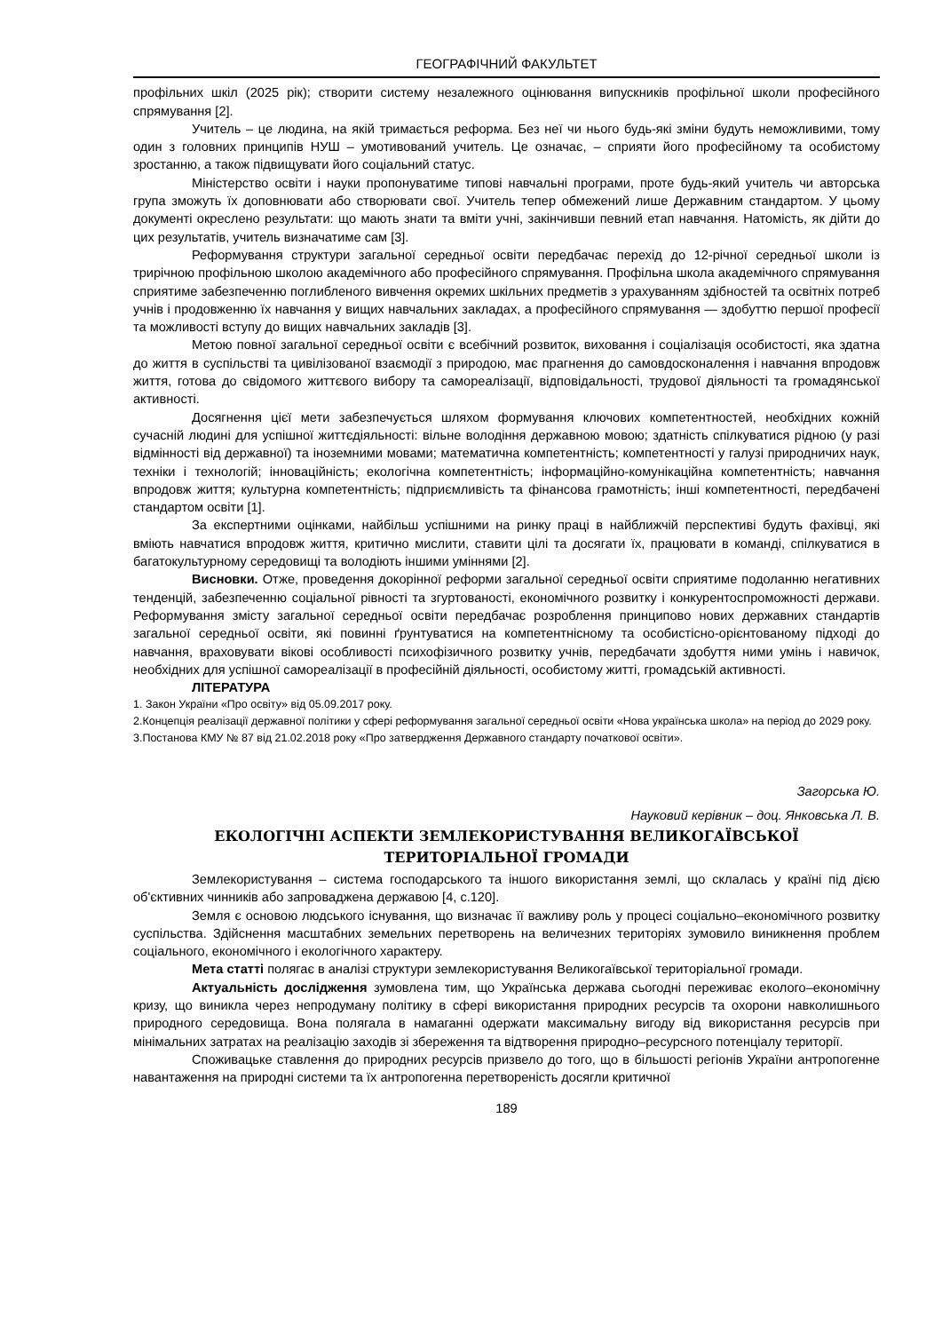ГЕОГРАФІЧНИЙ ФАКУЛЬТЕТ
профільних шкіл (2025 рік); створити систему незалежного оцінювання випускників профільної школи професійного спрямування [2].
Учитель – це людина, на якій тримається реформа. Без неї чи нього будь-які зміни будуть неможливими, тому один з головних принципів НУШ – умотивований учитель. Це означає, – сприяти його професійному та особистому зростанню, а також підвищувати його соціальний статус.
Міністерство освіти і науки пропонуватиме типові навчальні програми, проте будь-який учитель чи авторська група зможуть їх доповнювати або створювати свої. Учитель тепер обмежений лише Державним стандартом. У цьому документі окреслено результати: що мають знати та вміти учні, закінчивши певний етап навчання. Натомість, як дійти до цих результатів, учитель визначатиме сам [3].
Реформування структури загальної середньої освіти передбачає перехід до 12-річної середньої школи із трирічною профільною школою академічного або професійного спрямування. Профільна школа академічного спрямування сприятиме забезпеченню поглибленого вивчення окремих шкільних предметів з урахуванням здібностей та освітніх потреб учнів і продовженню їх навчання у вищих навчальних закладах, а професійного спрямування — здобуттю першої професії та можливості вступу до вищих навчальних закладів [3].
Метою повної загальної середньої освіти є всебічний розвиток, виховання і соціалізація особистості, яка здатна до життя в суспільстві та цивілізованої взаємодії з природою, має прагнення до самовдосконалення і навчання впродовж життя, готова до свідомого життєвого вибору та самореалізації, відповідальності, трудової діяльності та громадянської активності.
Досягнення цієї мети забезпечується шляхом формування ключових компетентностей, необхідних кожній сучасній людині для успішної життєдіяльності: вільне володіння державною мовою; здатність спілкуватися рідною (у разі відмінності від державної) та іноземними мовами; математична компетентність; компетентності у галузі природничих наук, техніки і технологій; інноваційність; екологічна компетентність; інформаційно-комунікаційна компетентність; навчання впродовж життя; культурна компетентність; підприємливість та фінансова грамотність; інші компетентності, передбачені стандартом освіти [1].
За експертними оцінками, найбільш успішними на ринку праці в найближчій перспективі будуть фахівці, які вміють навчатися впродовж життя, критично мислити, ставити цілі та досягати їх, працювати в команді, спілкуватися в багатокультурному середовищі та володіють іншими уміннями [2].
Висновки. Отже, проведення докорінної реформи загальної середньої освіти сприятиме подоланню негативних тенденцій, забезпеченню соціальної рівності та згуртованості, економічного розвитку і конкурентоспроможності держави. Реформування змісту загальної середньої освіти передбачає розроблення принципово нових державних стандартів загальної середньої освіти, які повинні ґрунтуватися на компетентнісному та особистісно-орієнтованому підході до навчання, враховувати вікові особливості психофізичного розвитку учнів, передбачати здобуття ними умінь і навичок, необхідних для успішної самореалізації в професійній діяльності, особистому житті, громадській активності.
ЛІТЕРАТУРА
1. Закон України «Про освіту» від 05.09.2017 року.
2.Концепція реалізації державної політики у сфері реформування загальної середньої освіти «Нова українська школа» на період до 2029 року.
3.Постанова КМУ № 87 від 21.02.2018 року «Про затвердження Державного стандарту початкової освіти».
Загорська Ю.
Науковий керівник – доц. Янковська Л. В.
ЕКОЛОГІЧНІ АСПЕКТИ ЗЕМЛЕКОРИСТУВАННЯ ВЕЛИКОГАЇВСЬКОЇ
ТЕРИТОРІАЛЬНОЇ ГРОМАДИ
Землекористування – система господарського та іншого використання землі, що склалась у країні під дією об'єктивних чинників або запроваджена державою [4, с.120].
Земля є основою людського існування, що визначає її важливу роль у процесі соціально–економічного розвитку суспільства. Здійснення масштабних земельних перетворень на величезних територіях зумовило виникнення проблем соціального, економічного і екологічного характеру.
Мета статті полягає в аналізі структури землекористування Великогаївської територіальної громади.
Актуальність дослідження зумовлена тим, що Українська держава сьогодні переживає еколого–економічну кризу, що виникла через непродуману політику в сфері використання природних ресурсів та охорони навколишнього природного середовища. Вона полягала в намаганні одержати максимальну вигоду від використання ресурсів при мінімальних затратах на реалізацію заходів зі збереження та відтворення природно–ресурсного потенціалу території.
Споживацьке ставлення до природних ресурсів призвело до того, що в більшості регіонів України антропогенне навантаження на природні системи та їх антропогенна перетвореність досягли критичної
189